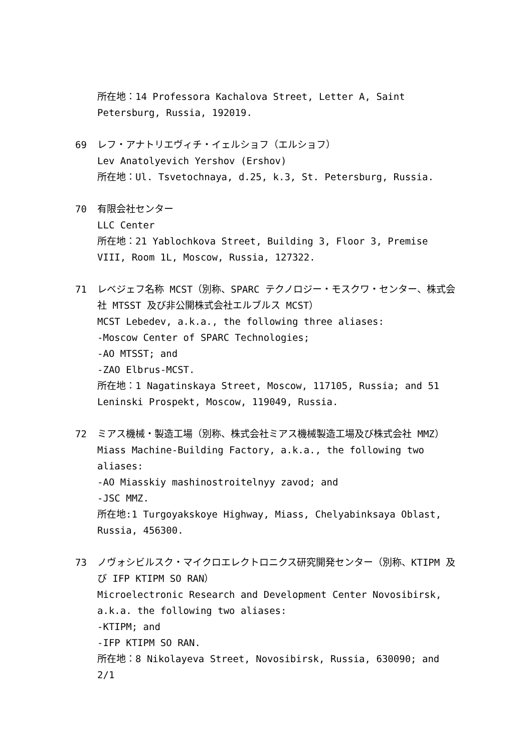所在地：14 Professora Kachalova Street, Letter A, Saint Petersburg, Russia, 192019.
69 レフ・アナトリエヴィチ・イェルショフ（エルショフ）
Lev Anatolyevich Yershov (Ershov)
所在地：Ul. Tsvetochnaya, d.25, k.3, St. Petersburg, Russia.
70 有限会社センター
LLC Center
所在地：21 Yablochkova Street, Building 3, Floor 3, Premise VIII, Room 1L, Moscow, Russia, 127322.
71 レベジェフ名称 MCST（別称、SPARC テクノロジー・モスクワ・センター、株式会社 MTSST 及び非公開株式会社エルブルス MCST）
MCST Lebedev, a.k.a., the following three aliases:
-Moscow Center of SPARC Technologies;
-AO MTSST; and
-ZAO Elbrus-MCST.
所在地：1 Nagatinskaya Street, Moscow, 117105, Russia; and 51 Leninski Prospekt, Moscow, 119049, Russia.
72 ミアス機械・製造工場（別称、株式会社ミアス機械製造工場及び株式会社 MMZ）
Miass Machine-Building Factory, a.k.a., the following two aliases:
-AO Miasskiy mashinostroitelnyy zavod; and
-JSC MMZ.
所在地:1 Turgoyakskoye Highway, Miass, Chelyabinksaya Oblast, Russia, 456300.
73 ノヴォシビルスク・マイクロエレクトロニクス研究開発センター（別称、KTIPM 及び IFP KTIPM SO RAN）
Microelectronic Research and Development Center Novosibirsk, a.k.a. the following two aliases:
-KTIPM; and
-IFP KTIPM SO RAN.
所在地：8 Nikolayeva Street, Novosibirsk, Russia, 630090; and 2/1